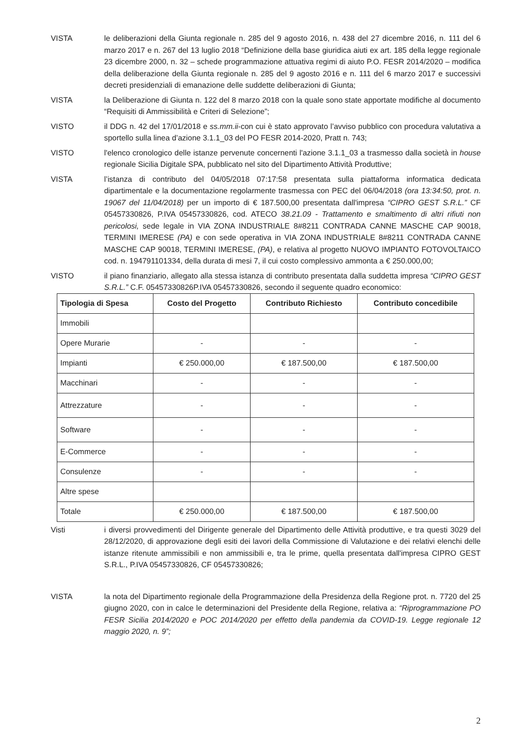VISTA le deliberazioni della Giunta regionale n. 285 del 9 agosto 2016, n. 438 del 27 dicembre 2016, n. 111 del 6 marzo 2017 e n. 267 del 13 luglio 2018 “Definizione della base giuridica aiuti ex art. 185 della legge regionale 23 dicembre 2000, n. 32 – schede programmazione attuativa regimi di aiuto P.O. FESR 2014/2020 – modifica della deliberazione della Giunta regionale n. 285 del 9 agosto 2016 e n. 111 del 6 marzo 2017 e successivi decreti presidenziali di emanazione delle suddette deliberazioni di Giunta;
VISTA la Deliberazione di Giunta n. 122 del 8 marzo 2018 con la quale sono state apportate modifiche al documento “Requisiti di Ammissibilità e Criteri di Selezione”;
VISTO il DDG n. 42 del 17/01/2018 e ss.mm.ii-con cui è stato approvato l’avviso pubblico con procedura valutativa a sportello sulla linea d’azione 3.1.1_03 del PO FESR 2014-2020, Pratt n. 743;
VISTO l'elenco cronologico delle istanze pervenute concernenti l'azione 3.1.1_03 a trasmesso dalla società in house regionale Sicilia Digitale SPA, pubblicato nel sito del Dipartimento Attività Produttive;
VISTA l’istanza di contributo del 04/05/2018 07:17:58 presentata sulla piattaforma informatica dedicata dipartimentale e la documentazione regolarmente trasmessa con PEC del 06/04/2018 (ora 13:34:50, prot. n. 19067 del 11/04/2018) per un importo di € 187.500,00 presentata dall'impresa “CIPRO GEST S.R.L.” CF 05457330826, P.IVA 05457330826, cod. ATECO 38.21.09 - Trattamento e smaltimento di altri rifiuti non pericolosi, sede legale in VIA ZONA INDUSTRIALE 8#8211 CONTRADA CANNE MASCHE CAP 90018, TERMINI IMERESE (PA) e con sede operativa in VIA ZONA INDUSTRIALE 8#8211 CONTRADA CANNE MASCHE CAP 90018, TERMINI IMERESE, (PA), e relativa al progetto NUOVO IMPIANTO FOTOVOLTAICO cod. n. 194791101334, della durata di mesi 7, il cui costo complessivo ammonta a € 250.000,00;
VISTO il piano finanziario, allegato alla stessa istanza di contributo presentata dalla suddetta impresa “CIPRO GEST S.R.L.” C.F. 05457330826P.IVA 05457330826, secondo il seguente quadro economico:
| Tipologia di Spesa | Costo del Progetto | Contributo Richiesto | Contributo concedibile |
| --- | --- | --- | --- |
| Immobili | | | |
| Opere Murarie | - | - | - |
| Impianti | € 250.000,00 | € 187.500,00 | € 187.500,00 |
| Macchinari | - | - | - |
| Attrezzature | - | - | - |
| Software | - | - | - |
| E-Commerce | - | - | - |
| Consulenze | - | - | - |
| Altre spese | | | |
| Totale | € 250.000,00 | € 187.500,00 | € 187.500,00 |
Visti i diversi provvedimenti del Dirigente generale del Dipartimento delle Attività produttive, e tra questi 3029 del 28/12/2020, di approvazione degli esiti dei lavori della Commissione di Valutazione e dei relativi elenchi delle istanze ritenute ammissibili e non ammissibili e, tra le prime, quella presentata dall'impresa CIPRO GEST S.R.L., P.IVA 05457330826, CF 05457330826;
VISTA la nota del Dipartimento regionale della Programmazione della Presidenza della Regione prot. n. 7720 del 25 giugno 2020, con in calce le determinazioni del Presidente della Regione, relativa a: “Riprogrammazione PO FESR Sicilia 2014/2020 e POC 2014/2020 per effetto della pandemia da COVID-19. Legge regionale 12 maggio 2020, n. 9”;
2